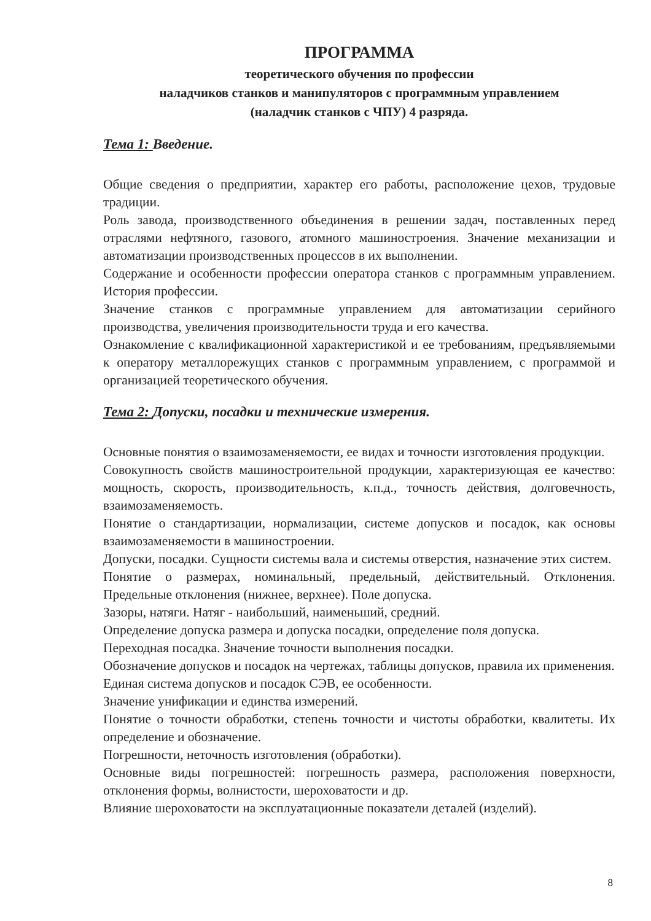ПРОГРАММА
теоретического обучения по профессии
наладчиков станков и манипуляторов с программным управлением
(наладчик станков с ЧПУ) 4 разряда.
Тема 1: Введение.
Общие сведения о предприятии, характер его работы, расположение цехов, трудовые традиции.
Роль завода, производственного объединения в решении задач, поставленных перед отраслями нефтяного, газового, атомного машиностроения. Значение механизации и автоматизации производственных процессов в их выполнении.
Содержание и особенности профессии оператора станков с программным управлением. История профессии.
Значение станков с программные управлением для автоматизации серийного производства, увеличения производительности труда и его качества.
Ознакомление с квалификационной характеристикой и ее требованиям, предъявляемыми к оператору металлорежущих станков с программным управлением, с программой и организацией теоретического обучения.
Тема 2: Допуски, посадки и технические измерения.
Основные понятия о взаимозаменяемости, ее видах и точности изготовления продукции.
Совокупность свойств машиностроительной продукции, характеризующая ее качество: мощность, скорость, производительность, к.п.д., точность действия, долговечность, взаимозаменяемость.
Понятие о стандартизации, нормализации, системе допусков и посадок, как основы взаимозаменяемости в машиностроении.
Допуски, посадки. Сущности системы вала и системы отверстия, назначение этих систем.
Понятие о размерах, номинальный, предельный, действительный. Отклонения. Предельные отклонения (нижнее, верхнее). Поле допуска.
Зазоры, натяги. Натяг - наибольший, наименьший, средний.
Определение допуска размера и допуска посадки, определение поля допуска.
Переходная посадка. Значение точности выполнения посадки.
Обозначение допусков и посадок на чертежах, таблицы допусков, правила их применения.
Единая система допусков и посадок СЭВ, ее особенности.
Значение унификации и единства измерений.
Понятие о точности обработки, степень точности и чистоты обработки, квалитеты. Их определение и обозначение.
Погрешности, неточность изготовления (обработки).
Основные виды погрешностей: погрешность размера, расположения поверхности, отклонения формы, волнистости, шероховатости и др.
Влияние шероховатости на эксплуатационные показатели деталей (изделий).
8